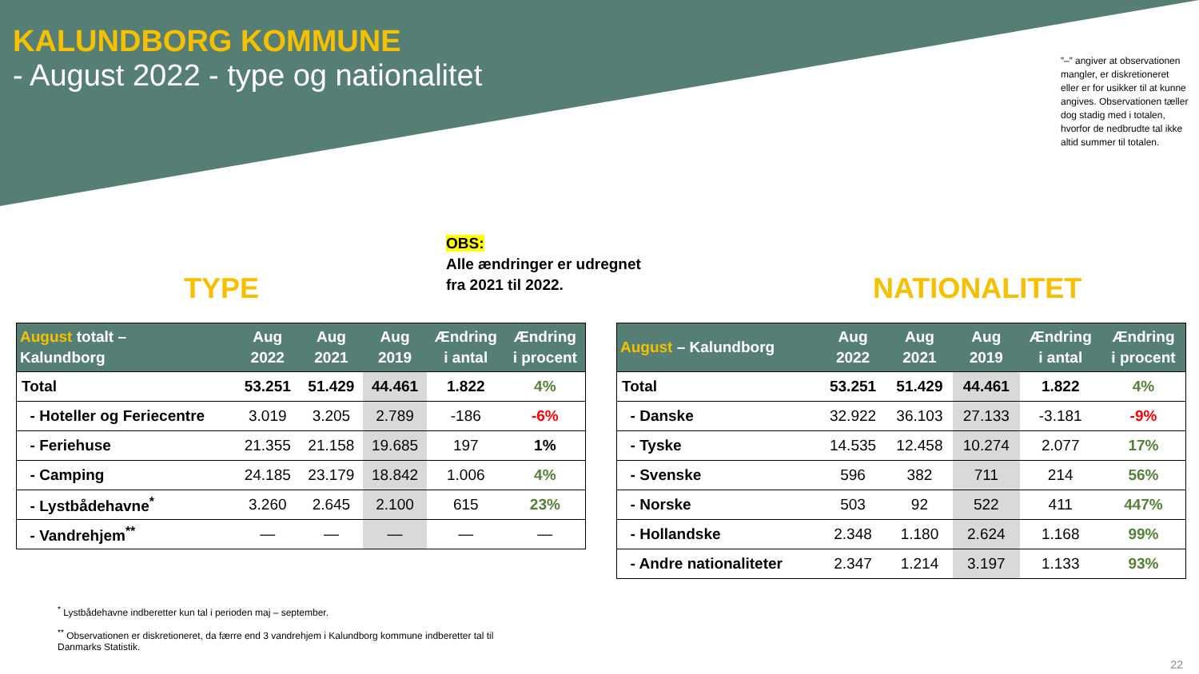KALUNDBORG KOMMUNE
- August 2022 - type og nationalitet
”–” angiver at observationen mangler, er diskretioneret eller er for usikker til at kunne angives. Observationen tæller dog stadig med i totalen, hvorfor de nedbrudte tal ikke altid summer til totalen.
OBS:
Alle ændringer er udregnet
fra 2021 til 2022.
TYPE NATIONALITET
| August totalt – Kalundborg | Aug 2022 | Aug 2021 | Aug 2019 | Ændring i antal | Ændring i procent |
| --- | --- | --- | --- | --- | --- |
| Total | 53.251 | 51.429 | 44.461 | 1.822 | 4% |
| - Hoteller og Feriecentre | 3.019 | 3.205 | 2.789 | -186 | -6% |
| - Feriehuse | 21.355 | 21.158 | 19.685 | 197 | 1% |
| - Camping | 24.185 | 23.179 | 18.842 | 1.006 | 4% |
| - Lystbådehavne<sup>*</sup> | 3.260 | 2.645 | 2.100 | 615 | 23% |
| - Vandrehjem<sup>**</sup> | — | — | — | — | — |
| August – Kalundborg | Aug 2022 | Aug 2021 | Aug 2019 | Ændring i antal | Ændring i procent |
| --- | --- | --- | --- | --- | --- |
| Total | 53.251 | 51.429 | 44.461 | 1.822 | 4% |
| - Danske | 32.922 | 36.103 | 27.133 | -3.181 | -9% |
| - Tyske | 14.535 | 12.458 | 10.274 | 2.077 | 17% |
| - Svenske | 596 | 382 | 711 | 214 | 56% |
| - Norske | 503 | 92 | 522 | 411 | 447% |
| - Hollandske | 2.348 | 1.180 | 2.624 | 1.168 | 99% |
| - Andre nationaliteter | 2.347 | 1.214 | 3.197 | 1.133 | 93% |
<sup>*</sup> Lystbådehavne indberetter kun tal i perioden maj – september.
<sup>**</sup> Observationen er diskretioneret, da færre end 3 vandrehjem i Kalundborg kommune indberetter tal til Danmarks Statistik.
22